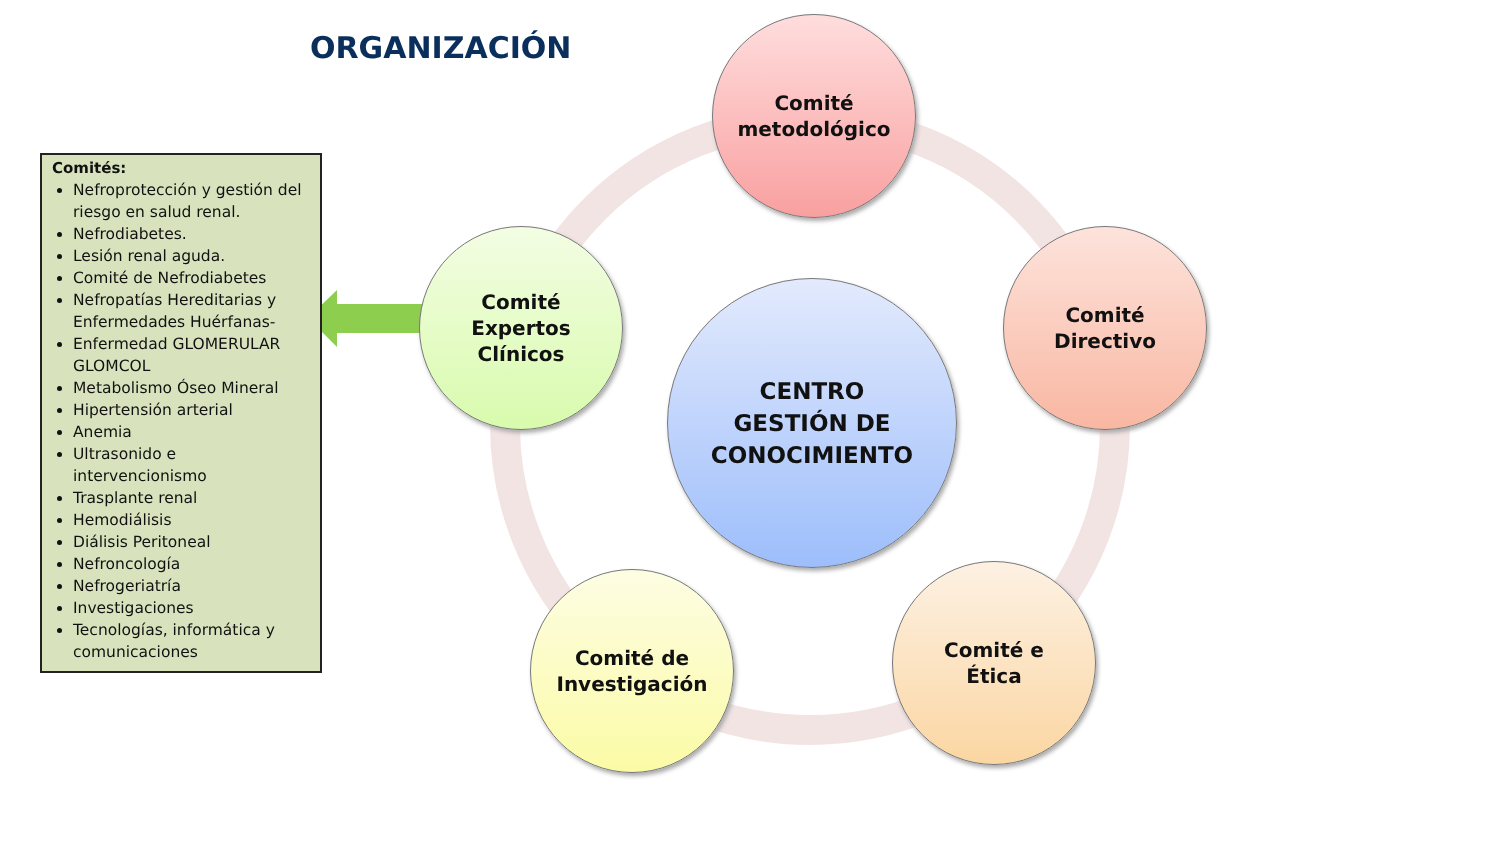ORGANIZACIÓN
Comités:
Nefroprotección y gestión del riesgo en salud renal.
Nefrodiabetes.
Lesión renal aguda.
Comité de Nefrodiabetes
Nefropatías Hereditarias y Enfermedades Huérfanas-
Enfermedad GLOMERULAR GLOMCOL
Metabolismo Óseo Mineral
Hipertensión arterial
Anemia
Ultrasonido e intervencionismo
Trasplante renal
Hemodiálisis
Diálisis Peritoneal
Nefroncología
Nefrogeriatría
Investigaciones
Tecnologías, informática y comunicaciones
Comité
metodológico
Comité
Directivo
Comité
Expertos
Clínicos
Comité de
Investigación
Comité e
Ética
CENTRO
GESTIÓN DE
CONOCIMIENTO